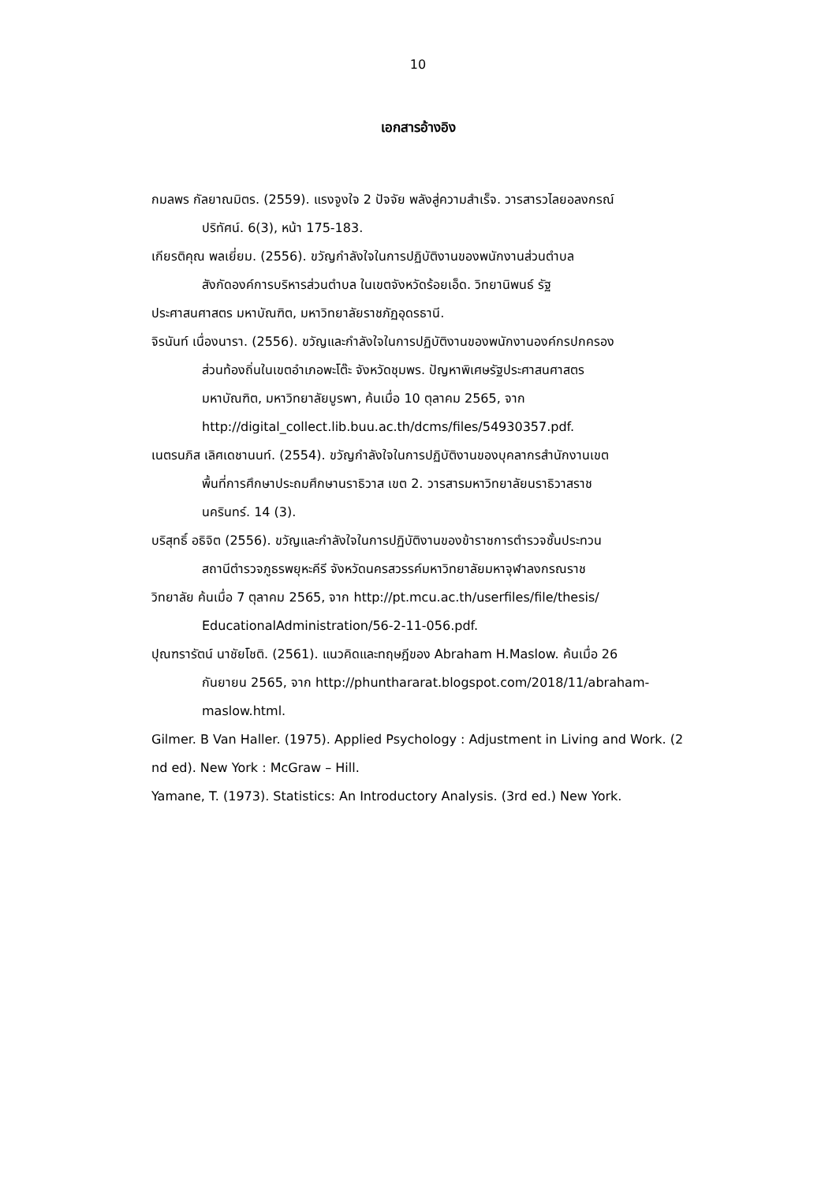10
เอกสารอ้างอิง
กมลพร กัลยาณมิตร. (2559). แรงจูงใจ 2 ปัจจัย พลังสู่ความสำเร็จ. วารสารวไลยอลงกรณ์
ปริทัศน์. 6(3), หน้า 175-183.
เกียรติคุณ พลเยี่ยม. (2556). ขวัญกำลังใจในการปฏิบัติงานของพนักงานส่วนตำบล
สังกัดองค์การบริหารส่วนตำบล ในเขตจังหวัดร้อยเอ็ด. วิทยานิพนธ์ รัฐ
ประศาสนศาสตร มหาบัณฑิต, มหาวิทยาลัยราชภัฏอุดรธานี.
จิรนันท์ เนื่องนารา. (2556). ขวัญและกำลังใจในการปฏิบัติงานของพนักงานองค์กรปกครอง
ส่วนท้องถิ่นในเขตอำเภอพะโต๊ะ จังหวัดชุมพร. ปัญหาพิเศษรัฐประศาสนศาสตร
มหาบัณฑิต, มหาวิทยาลัยบูรพา, ค้นเมื่อ 10 ตุลาคม 2565, จาก
http://digital_collect.lib.buu.ac.th/dcms/files/54930357.pdf.
เนตรนภิส เลิศเดชานนท์. (2554). ขวัญกำลังใจในการปฏิบัติงานของบุคลากรสำนักงานเขต
พื้นที่การศึกษาประถมศึกษานราธิวาส เขต 2. วารสารมหาวิทยาลัยนราธิวาสราช
นครินทร์. 14 (3).
บริสุทธิ์ อธิจิต (2556). ขวัญและกำลังใจในการปฏิบัติงานของข้าราชการตำรวจชั้นประทวน
สถานีตำรวจภูธรพยุหะคีรี จังหวัดนครสวรรค์มหาวิทยาลัยมหาจุฬาลงกรณราช
วิทยาลัย ค้นเมื่อ 7 ตุลาคม 2565, จาก http://pt.mcu.ac.th/userfiles/file/thesis/
EducationalAdministration/56-2-11-056.pdf.
ปุณฑรารัตน์ นาชัยโชติ. (2561). แนวคิดและทฤษฎีของ Abraham H.Maslow. ค้นเมื่อ 26
กันยายน 2565, จาก http://phunthararat.blogspot.com/2018/11/abraham-
maslow.html.
Gilmer. B Van Haller. (1975). Applied Psychology : Adjustment in Living and Work. (2
nd ed). New York : McGraw – Hill.
Yamane, T. (1973). Statistics: An Introductory Analysis. (3rd ed.) New York.